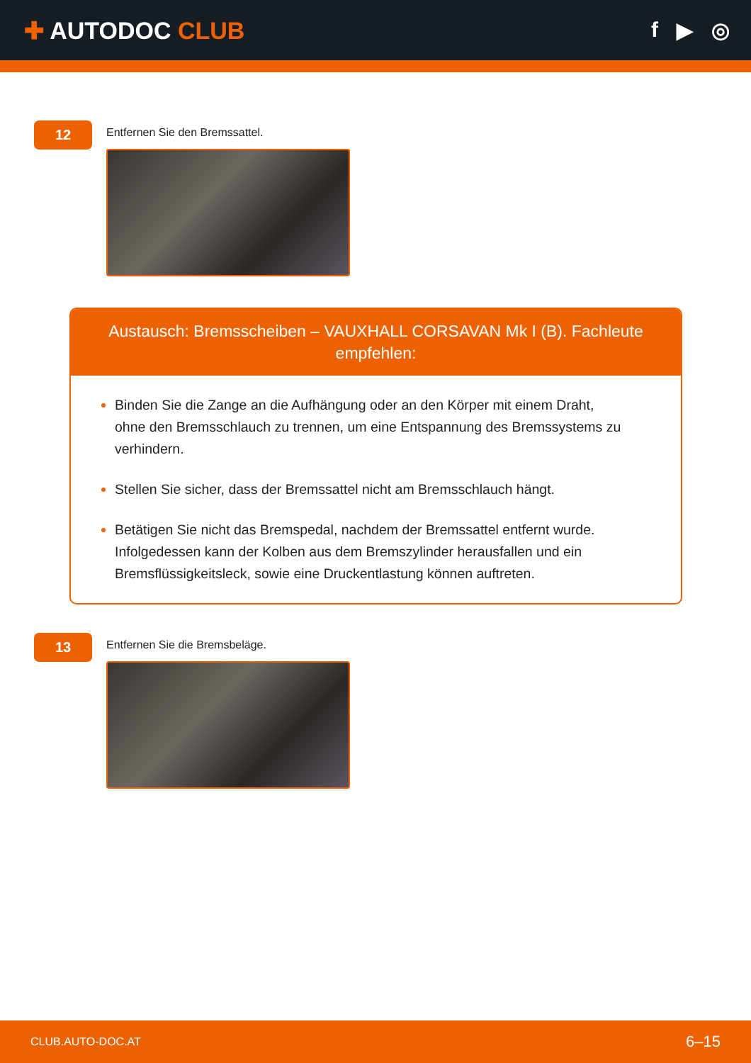✚ AUTODOC CLUB f ▶ ◎
12
Entfernen Sie den Bremssattel.
Austausch: Bremsscheiben – VAUXHALL CORSAVAN Mk I (B). Fachleute empfehlen:
Binden Sie die Zange an die Aufhängung oder an den Körper mit einem Draht, ohne den Bremsschlauch zu trennen, um eine Entspannung des Bremssystems zu verhindern.
Stellen Sie sicher, dass der Bremssattel nicht am Bremsschlauch hängt.
Betätigen Sie nicht das Bremspedal, nachdem der Bremssattel entfernt wurde. Infolgedessen kann der Kolben aus dem Bremszylinder herausfallen und ein Bremsflüssigkeitsleck, sowie eine Druckentlastung können auftreten.
13
Entfernen Sie die Bremsbeläge.
CLUB.AUTO-DOC.AT 6–15